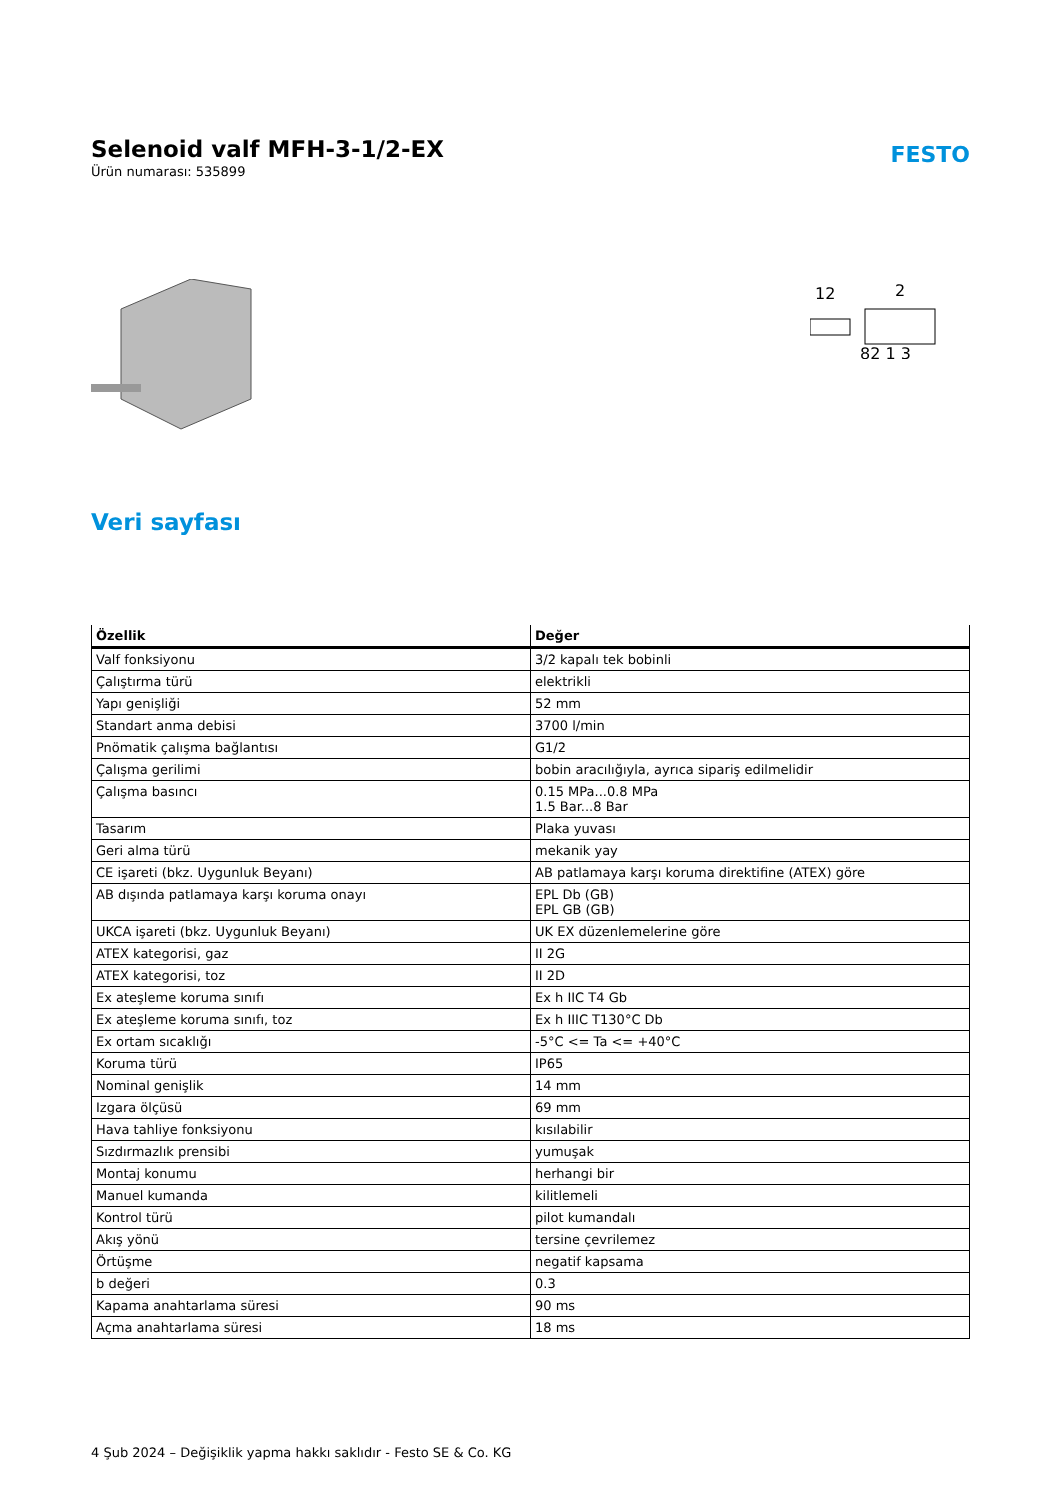Selenoid valf MFH-3-1/2-EX
Ürün numarası: 535899
FESTO
12
2
82 1 3
Veri sayfası
| Özellik | Değer |
| --- | --- |
| Valf fonksiyonu | 3/2 kapalı tek bobinli |
| Çalıştırma türü | elektrikli |
| Yapı genişliği | 52 mm |
| Standart anma debisi | 3700 l/min |
| Pnömatik çalışma bağlantısı | G1/2 |
| Çalışma gerilimi | bobin aracılığıyla, ayrıca sipariş edilmelidir |
| Çalışma basıncı | 0.15 MPa...0.8 MPa 1.5 Bar...8 Bar |
| Tasarım | Plaka yuvası |
| Geri alma türü | mekanik yay |
| CE işareti (bkz. Uygunluk Beyanı) | AB patlamaya karşı koruma direktifine (ATEX) göre |
| AB dışında patlamaya karşı koruma onayı | EPL Db (GB) EPL GB (GB) |
| UKCA işareti (bkz. Uygunluk Beyanı) | UK EX düzenlemelerine göre |
| ATEX kategorisi, gaz | II 2G |
| ATEX kategorisi, toz | II 2D |
| Ex ateşleme koruma sınıfı | Ex h IIC T4 Gb |
| Ex ateşleme koruma sınıfı, toz | Ex h IIIC T130°C Db |
| Ex ortam sıcaklığı | -5°C <= Ta <= +40°C |
| Koruma türü | IP65 |
| Nominal genişlik | 14 mm |
| Izgara ölçüsü | 69 mm |
| Hava tahliye fonksiyonu | kısılabilir |
| Sızdırmazlık prensibi | yumuşak |
| Montaj konumu | herhangi bir |
| Manuel kumanda | kilitlemeli |
| Kontrol türü | pilot kumandalı |
| Akış yönü | tersine çevrilemez |
| Örtüşme | negatif kapsama |
| b değeri | 0.3 |
| Kapama anahtarlama süresi | 90 ms |
| Açma anahtarlama süresi | 18 ms |
4 Şub 2024 – Değişiklik yapma hakkı saklıdır - Festo SE & Co. KG